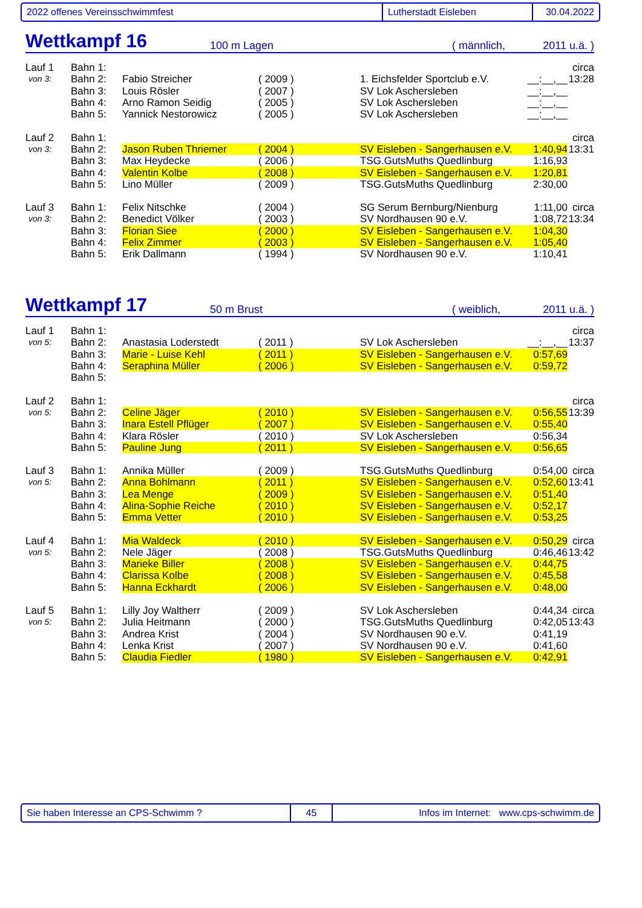2022 offenes Vereinsschwimmfest Lutherstadt Eisleben 30.04.2022
Wettkampf 16 100 m Lagen ( männlich, 2011 u.ä. )
| Lauf 1 | Bahn 1: | | | | | circa |
| von 3: | Bahn 2: | Fabio Streicher | ( 2009 ) | 1. Eichsfelder Sportclub e.V. | __:__,__ | 13:28 |
| | Bahn 3: | Louis Rösler | ( 2007 ) | SV Lok Aschersleben | __:__,__ | |
| | Bahn 4: | Arno Ramon Seidig | ( 2005 ) | SV Lok Aschersleben | __:__,__ | |
| | Bahn 5: | Yannick Nestorowicz | ( 2005 ) | SV Lok Aschersleben | __:__,__ | |
| Lauf 2 | Bahn 1: | | | | | circa |
| von 3: | Bahn 2: | Jason Ruben Thriemer | ( 2004 ) | SV Eisleben - Sangerhausen e.V. | 1:40,94 | 13:31 |
| | Bahn 3: | Max Heydecke | ( 2006 ) | TSG.GutsMuths Quedlinburg | 1:16,93 | |
| | Bahn 4: | Valentin Kolbe | ( 2008 ) | SV Eisleben - Sangerhausen e.V. | 1:20,81 | |
| | Bahn 5: | Lino Müller | ( 2009 ) | TSG.GutsMuths Quedlinburg | 2:30,00 | |
| Lauf 3 | Bahn 1: | Felix Nitschke | ( 2004 ) | SG Serum Bernburg/Nienburg | 1:11,00 | circa |
| von 3: | Bahn 2: | Benedict Völker | ( 2003 ) | SV Nordhausen 90 e.V. | 1:08,72 | 13:34 |
| | Bahn 3: | Florian Siee | ( 2000 ) | SV Eisleben - Sangerhausen e.V. | 1:04,30 | |
| | Bahn 4: | Felix Zimmer | ( 2003 ) | SV Eisleben - Sangerhausen e.V. | 1:05,40 | |
| | Bahn 5: | Erik Dallmann | ( 1994 ) | SV Nordhausen 90 e.V. | 1:10,41 | |
Wettkampf 17 50 m Brust ( weiblich, 2011 u.ä. )
| Lauf 1 | Bahn 1: | | | | | circa |
| von 5: | Bahn 2: | Anastasia Loderstedt | ( 2011 ) | SV Lok Aschersleben | __:__,__ | 13:37 |
| | Bahn 3: | Marie - Luise Kehl | ( 2011 ) | SV Eisleben - Sangerhausen e.V. | 0:57,69 | |
| | Bahn 4: | Seraphina Müller | ( 2006 ) | SV Eisleben - Sangerhausen e.V. | 0:59,72 | |
| | Bahn 5: | | | | | |
| Lauf 2 | Bahn 1: | | | | | circa |
| von 5: | Bahn 2: | Celine Jäger | ( 2010 ) | SV Eisleben - Sangerhausen e.V. | 0:56,55 | 13:39 |
| | Bahn 3: | Inara Estell Pflüger | ( 2007 ) | SV Eisleben - Sangerhausen e.V. | 0:55,40 | |
| | Bahn 4: | Klara Rösler | ( 2010 ) | SV Lok Aschersleben | 0:56,34 | |
| | Bahn 5: | Pauline Jung | ( 2011 ) | SV Eisleben - Sangerhausen e.V. | 0:56,65 | |
| Lauf 3 | Bahn 1: | Annika Müller | ( 2009 ) | TSG.GutsMuths Quedlinburg | 0:54,00 | circa |
| von 5: | Bahn 2: | Anna Bohlmann | ( 2011 ) | SV Eisleben - Sangerhausen e.V. | 0:52,60 | 13:41 |
| | Bahn 3: | Lea Menge | ( 2009 ) | SV Eisleben - Sangerhausen e.V. | 0:51,40 | |
| | Bahn 4: | Alina-Sophie Reiche | ( 2010 ) | SV Eisleben - Sangerhausen e.V. | 0:52,17 | |
| | Bahn 5: | Emma Vetter | ( 2010 ) | SV Eisleben - Sangerhausen e.V. | 0:53,25 | |
| Lauf 4 | Bahn 1: | Mia Waldeck | ( 2010 ) | SV Eisleben - Sangerhausen e.V. | 0:50,29 | circa |
| von 5: | Bahn 2: | Nele Jäger | ( 2008 ) | TSG.GutsMuths Quedlinburg | 0:46,46 | 13:42 |
| | Bahn 3: | Marieke Biller | ( 2008 ) | SV Eisleben - Sangerhausen e.V. | 0:44,75 | |
| | Bahn 4: | Clarissa Kolbe | ( 2008 ) | SV Eisleben - Sangerhausen e.V. | 0:45,58 | |
| | Bahn 5: | Hanna Eckhardt | ( 2006 ) | SV Eisleben - Sangerhausen e.V. | 0:48,00 | |
| Lauf 5 | Bahn 1: | Lilly Joy Waltherr | ( 2009 ) | SV Lok Aschersleben | 0:44,34 | circa |
| von 5: | Bahn 2: | Julia Heitmann | ( 2000 ) | TSG.GutsMuths Quedlinburg | 0:42,05 | 13:43 |
| | Bahn 3: | Andrea Krist | ( 2004 ) | SV Nordhausen 90 e.V. | 0:41,19 | |
| | Bahn 4: | Lenka Krist | ( 2007 ) | SV Nordhausen 90 e.V. | 0:41,60 | |
| | Bahn 5: | Claudia Fiedler | ( 1980 ) | SV Eisleben - Sangerhausen e.V. | 0:42,91 | |
Sie haben Interesse an CPS-Schwimm ? 45 Infos im Internet: www.cps-schwimm.de